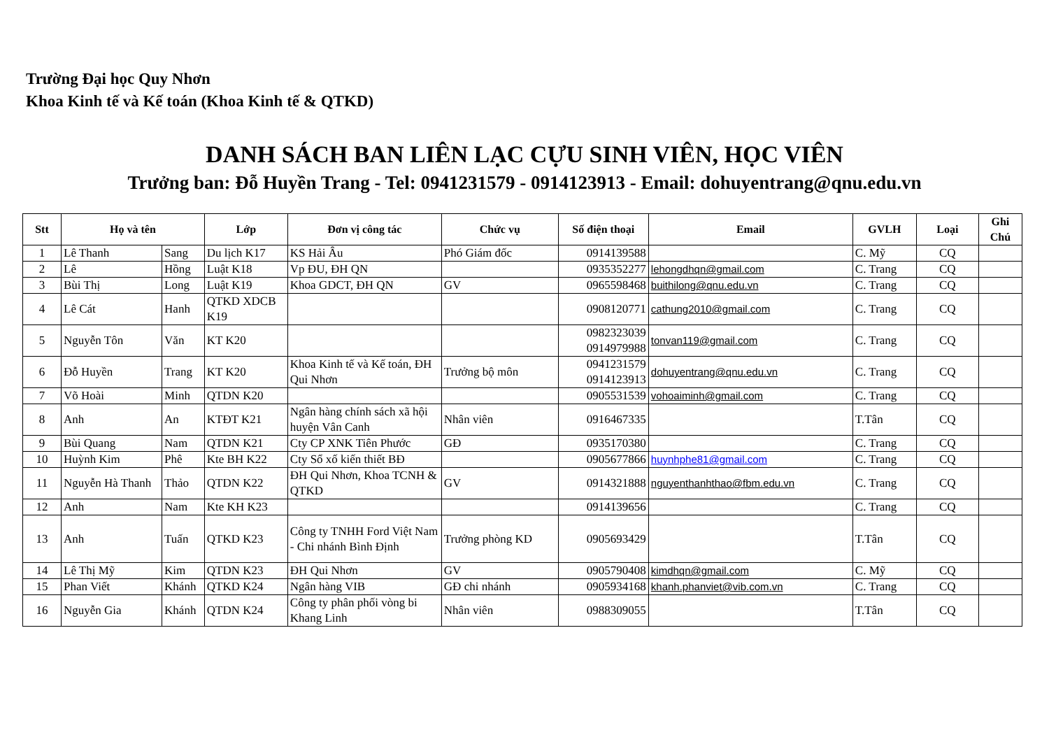Trường Đại học Quy Nhơn
Khoa Kinh tế và Kế toán (Khoa Kinh tế & QTKD)
DANH SÁCH BAN LIÊN LẠC CỰU SINH VIÊN, HỌC VIÊN
Trưởng ban: Đỗ Huyền Trang - Tel: 0941231579 - 0914123913 - Email: dohuyentrang@qnu.edu.vn
| Stt | Họ và tên | | Lớp | Đơn vị công tác | Chức vụ | Số điện thoại | Email | GVLH | Loại | Ghi Chú |
| --- | --- | --- | --- | --- | --- | --- | --- | --- | --- | --- |
| 1 | Lê Thanh | Sang | Du lịch K17 | KS Hải Âu | Phó Giám đốc | 0914139588 | | C. Mỹ | CQ | |
| 2 | Lê | Hồng | Luật K18 | Vp ĐU, ĐH QN | | 0935352277 | lehongdhqn@gmail.com | C. Trang | CQ | |
| 3 | Bùi Thị | Long | Luật K19 | Khoa GDCT, ĐH QN | GV | 0965598468 | buithilong@qnu.edu.vn | C. Trang | CQ | |
| 4 | Lê Cát | Hanh | QTKD XDCB K19 | | | 0908120771 | cathung2010@gmail.com | C. Trang | CQ | |
| 5 | Nguyễn Tôn | Văn | KT K20 | | | 0982323039 0914979988 | tonvan119@gmail.com | C. Trang | CQ | |
| 6 | Đỗ Huyền | Trang | KT K20 | Khoa Kinh tế và Kế toán, ĐH Qui Nhơn | Trưởng bộ môn | 0941231579 0914123913 | dohuyentrang@qnu.edu.vn | C. Trang | CQ | |
| 7 | Võ Hoài | Minh | QTDN K20 | | | 0905531539 | vohoaiminh@gmail.com | C. Trang | CQ | |
| 8 | Anh | An | KTĐT K21 | Ngân hàng chính sách xã hội huyện Vân Canh | Nhân viên | 0916467335 | | T.Tân | CQ | |
| 9 | Bùi Quang | Nam | QTDN K21 | Cty CP XNK Tiên Phước | GĐ | 0935170380 | | C. Trang | CQ | |
| 10 | Huỳnh Kim | Phê | Kte BH K22 | Cty Sổ xố kiến thiết BĐ | | 0905677866 | huynhphe81@gmail.com | C. Trang | CQ | |
| 11 | Nguyễn Hà Thanh | Thảo | QTDN K22 | ĐH Qui Nhơn, Khoa TCNH & QTKD | GV | 0914321888 | nguyenthanhthao@fbm.edu.vn | C. Trang | CQ | |
| 12 | Anh | Nam | Kte KH K23 | | | 0914139656 | | C. Trang | CQ | |
| 13 | Anh | Tuấn | QTKD K23 | Công ty TNHH Ford Việt Nam - Chi nhánh Bình Định | Trưởng phòng KD | 0905693429 | | T.Tân | CQ | |
| 14 | Lê Thị Mỹ | Kim | QTDN K23 | ĐH Qui Nhơn | GV | 0905790408 | kimdhqn@gmail.com | C. Mỹ | CQ | |
| 15 | Phan Viết | Khánh | QTKD K24 | Ngân hàng VIB | GĐ chi nhánh | 0905934168 | khanh.phanviet@vib.com.vn | C. Trang | CQ | |
| 16 | Nguyễn Gia | Khánh | QTDN K24 | Công ty phân phối vòng bi Khang Linh | Nhân viên | 0988309055 | | T.Tân | CQ | |